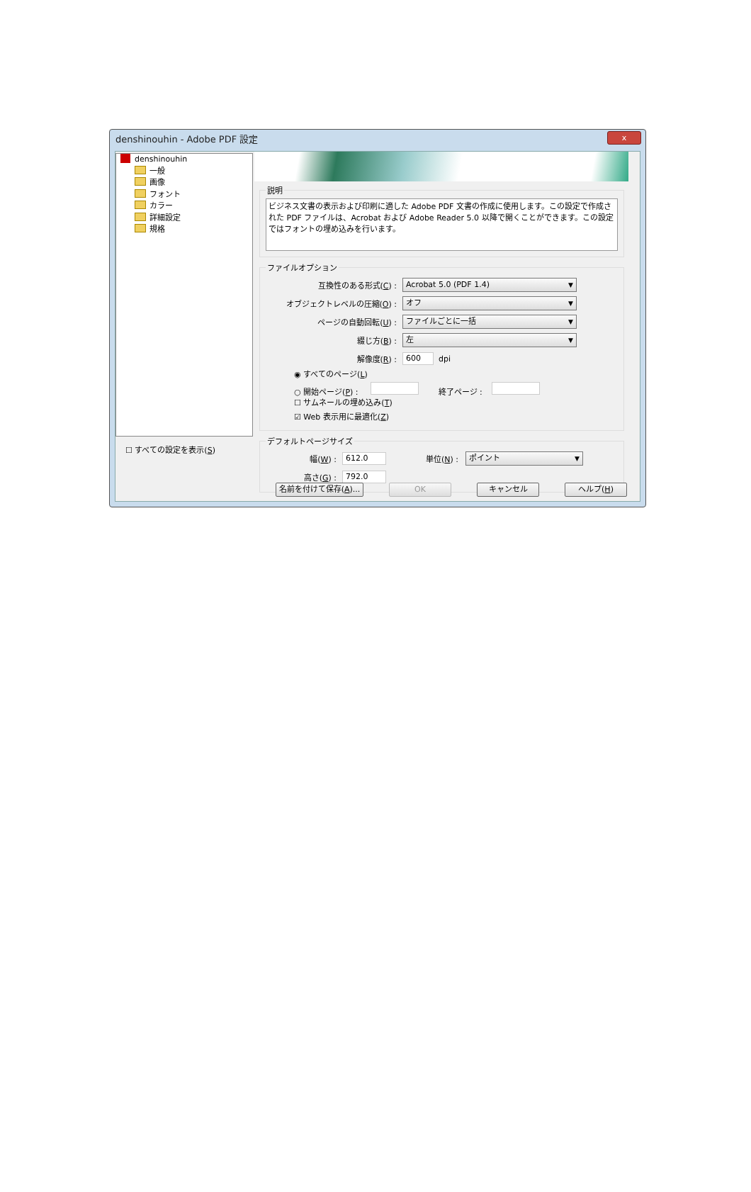denshinouhin - Adobe PDF 設定
x
denshinouhin
一般
画像
フォント
カラー
詳細設定
規格
☐ すべての設定を表示(S)
説明
ビジネス文書の表示および印刷に適した Adobe PDF 文書の作成に使用します。この設定で作成された PDF ファイルは、Acrobat および Adobe Reader 5.0 以降で開くことができます。この設定ではフォントの埋め込みを行います。
ファイルオプション
互換性のある形式(C) : Acrobat 5.0 (PDF 1.4) ▼
オブジェクトレベルの圧縮(O) : オフ ▼
ページの自動回転(U) : ファイルごとに一括 ▼
綴じ方(B) : 左 ▼
解像度(R) : 600 dpi
◉ すべてのページ(L)
○ 開始ページ(P) : 終了ページ :
☐ サムネールの埋め込み(T)
☑ Web 表示用に最適化(Z)
デフォルトページサイズ
幅(W) : 612.0 単位(N) : ポイント ▼
高さ(G) : 792.0
名前を付けて保存(A)...
OK キャンセル ヘルプ(H)